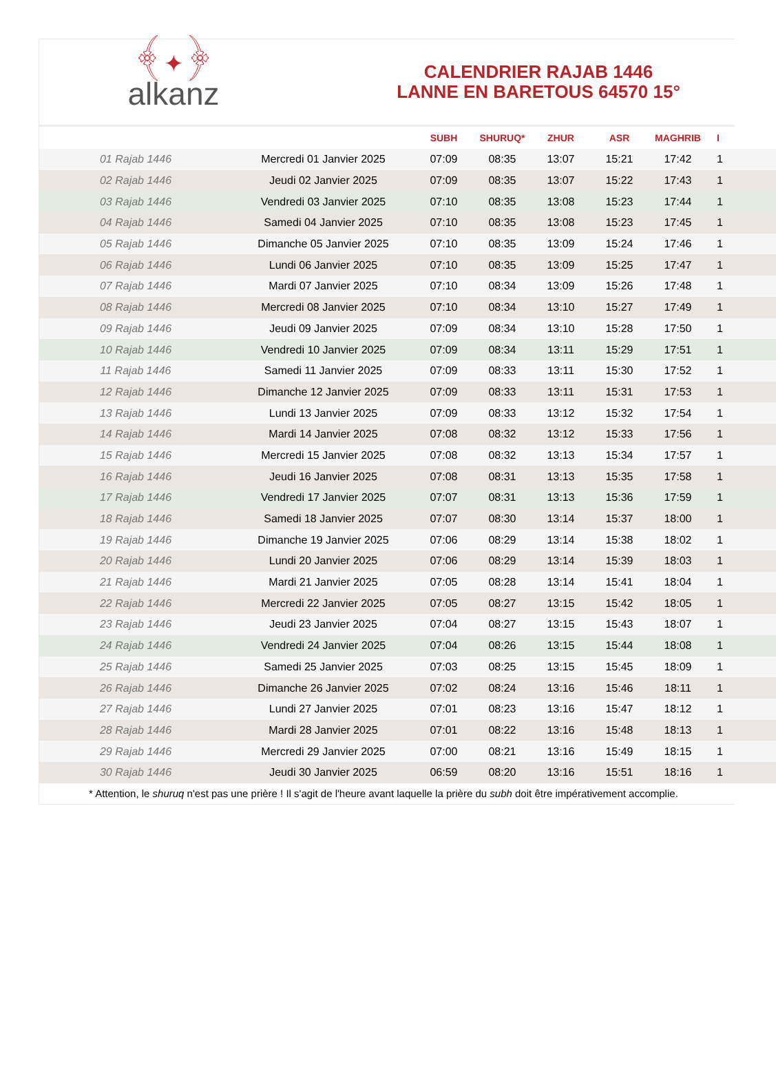﴾✦﴿
alkanz
CALENDRIER RAJAB 1446
LANNE EN BARETOUS 64570 15°
| | | SUBH | SHURUQ* | ZHUR | ASR | MAGHRIB | I |
| --- | --- | --- | --- | --- | --- | --- | --- |
| 01 Rajab 1446 | Mercredi 01 Janvier 2025 | 07:09 | 08:35 | 13:07 | 15:21 | 17:42 | 1 |
| 02 Rajab 1446 | Jeudi 02 Janvier 2025 | 07:09 | 08:35 | 13:07 | 15:22 | 17:43 | 1 |
| 03 Rajab 1446 | Vendredi 03 Janvier 2025 | 07:10 | 08:35 | 13:08 | 15:23 | 17:44 | 1 |
| 04 Rajab 1446 | Samedi 04 Janvier 2025 | 07:10 | 08:35 | 13:08 | 15:23 | 17:45 | 1 |
| 05 Rajab 1446 | Dimanche 05 Janvier 2025 | 07:10 | 08:35 | 13:09 | 15:24 | 17:46 | 1 |
| 06 Rajab 1446 | Lundi 06 Janvier 2025 | 07:10 | 08:35 | 13:09 | 15:25 | 17:47 | 1 |
| 07 Rajab 1446 | Mardi 07 Janvier 2025 | 07:10 | 08:34 | 13:09 | 15:26 | 17:48 | 1 |
| 08 Rajab 1446 | Mercredi 08 Janvier 2025 | 07:10 | 08:34 | 13:10 | 15:27 | 17:49 | 1 |
| 09 Rajab 1446 | Jeudi 09 Janvier 2025 | 07:09 | 08:34 | 13:10 | 15:28 | 17:50 | 1 |
| 10 Rajab 1446 | Vendredi 10 Janvier 2025 | 07:09 | 08:34 | 13:11 | 15:29 | 17:51 | 1 |
| 11 Rajab 1446 | Samedi 11 Janvier 2025 | 07:09 | 08:33 | 13:11 | 15:30 | 17:52 | 1 |
| 12 Rajab 1446 | Dimanche 12 Janvier 2025 | 07:09 | 08:33 | 13:11 | 15:31 | 17:53 | 1 |
| 13 Rajab 1446 | Lundi 13 Janvier 2025 | 07:09 | 08:33 | 13:12 | 15:32 | 17:54 | 1 |
| 14 Rajab 1446 | Mardi 14 Janvier 2025 | 07:08 | 08:32 | 13:12 | 15:33 | 17:56 | 1 |
| 15 Rajab 1446 | Mercredi 15 Janvier 2025 | 07:08 | 08:32 | 13:13 | 15:34 | 17:57 | 1 |
| 16 Rajab 1446 | Jeudi 16 Janvier 2025 | 07:08 | 08:31 | 13:13 | 15:35 | 17:58 | 1 |
| 17 Rajab 1446 | Vendredi 17 Janvier 2025 | 07:07 | 08:31 | 13:13 | 15:36 | 17:59 | 1 |
| 18 Rajab 1446 | Samedi 18 Janvier 2025 | 07:07 | 08:30 | 13:14 | 15:37 | 18:00 | 1 |
| 19 Rajab 1446 | Dimanche 19 Janvier 2025 | 07:06 | 08:29 | 13:14 | 15:38 | 18:02 | 1 |
| 20 Rajab 1446 | Lundi 20 Janvier 2025 | 07:06 | 08:29 | 13:14 | 15:39 | 18:03 | 1 |
| 21 Rajab 1446 | Mardi 21 Janvier 2025 | 07:05 | 08:28 | 13:14 | 15:41 | 18:04 | 1 |
| 22 Rajab 1446 | Mercredi 22 Janvier 2025 | 07:05 | 08:27 | 13:15 | 15:42 | 18:05 | 1 |
| 23 Rajab 1446 | Jeudi 23 Janvier 2025 | 07:04 | 08:27 | 13:15 | 15:43 | 18:07 | 1 |
| 24 Rajab 1446 | Vendredi 24 Janvier 2025 | 07:04 | 08:26 | 13:15 | 15:44 | 18:08 | 1 |
| 25 Rajab 1446 | Samedi 25 Janvier 2025 | 07:03 | 08:25 | 13:15 | 15:45 | 18:09 | 1 |
| 26 Rajab 1446 | Dimanche 26 Janvier 2025 | 07:02 | 08:24 | 13:16 | 15:46 | 18:11 | 1 |
| 27 Rajab 1446 | Lundi 27 Janvier 2025 | 07:01 | 08:23 | 13:16 | 15:47 | 18:12 | 1 |
| 28 Rajab 1446 | Mardi 28 Janvier 2025 | 07:01 | 08:22 | 13:16 | 15:48 | 18:13 | 1 |
| 29 Rajab 1446 | Mercredi 29 Janvier 2025 | 07:00 | 08:21 | 13:16 | 15:49 | 18:15 | 1 |
| 30 Rajab 1446 | Jeudi 30 Janvier 2025 | 06:59 | 08:20 | 13:16 | 15:51 | 18:16 | 1 |
| * Attention, le shuruq n'est pas une prière ! Il s'agit de l'heure avant laquelle la prière du subh doit être impérativement accomplie. | | | | | | | |